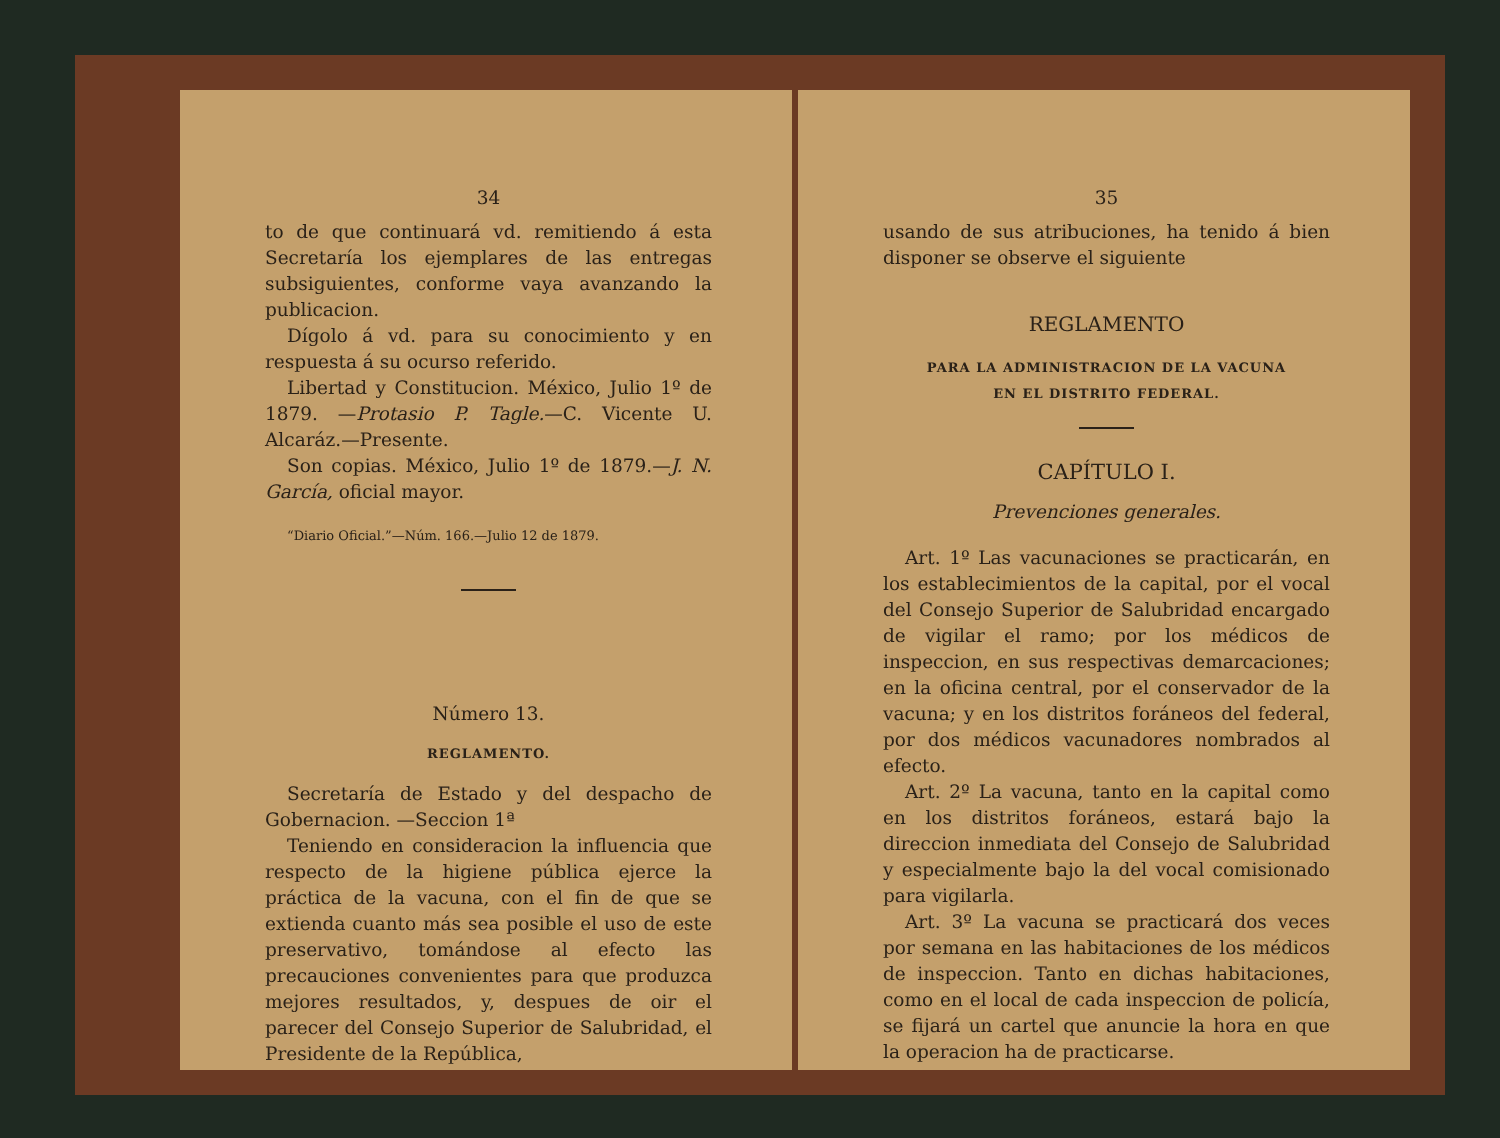34
to de que continuará vd. remitiendo á esta Secretaría los ejemplares de las entregas subsiguientes, conforme vaya avanzando la publicacion.
Dígolo á vd. para su conocimiento y en respuesta á su ocurso referido.
Libertad y Constitucion. México, Julio 1º de 1879. —Protasio P. Tagle.—C. Vicente U. Alcaráz.—Presente.
Son copias. México, Julio 1º de 1879.—J. N. García, oficial mayor.
“Diario Oficial.”—Núm. 166.—Julio 12 de 1879.
Número 13.
REGLAMENTO.
Secretaría de Estado y del despacho de Gobernacion. —Seccion 1ª
Teniendo en consideracion la influencia que respecto de la higiene pública ejerce la práctica de la vacuna, con el fin de que se extienda cuanto más sea posible el uso de este preservativo, tomándose al efecto las precauciones convenientes para que produzca mejores resultados, y, despues de oir el parecer del Consejo Superior de Salubridad, el Presidente de la República,
35
usando de sus atribuciones, ha tenido á bien disponer se observe el siguiente
REGLAMENTO
PARA LA ADMINISTRACION DE LA VACUNA
EN EL DISTRITO FEDERAL.
CAPÍTULO I.
Prevenciones generales.
Art. 1º Las vacunaciones se practicarán, en los establecimientos de la capital, por el vocal del Consejo Superior de Salubridad encargado de vigilar el ramo; por los médicos de inspeccion, en sus respectivas demarcaciones; en la oficina central, por el conservador de la vacuna; y en los distritos foráneos del federal, por dos médicos vacunadores nombrados al efecto.
Art. 2º La vacuna, tanto en la capital como en los distritos foráneos, estará bajo la direccion inmediata del Consejo de Salubridad y especialmente bajo la del vocal comisionado para vigilarla.
Art. 3º La vacuna se practicará dos veces por semana en las habitaciones de los médicos de inspeccion. Tanto en dichas habitaciones, como en el local de cada inspeccion de policía, se fijará un cartel que anuncie la hora en que la operacion ha de practicarse.